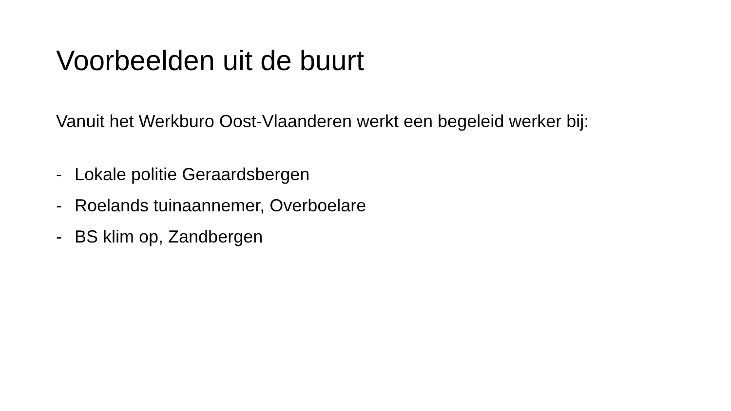Voorbeelden uit de buurt
Vanuit het Werkburo Oost-Vlaanderen werkt een begeleid werker bij:
- Lokale politie Geraardsbergen
- Roelands tuinaannemer, Overboelare
- BS klim op, Zandbergen